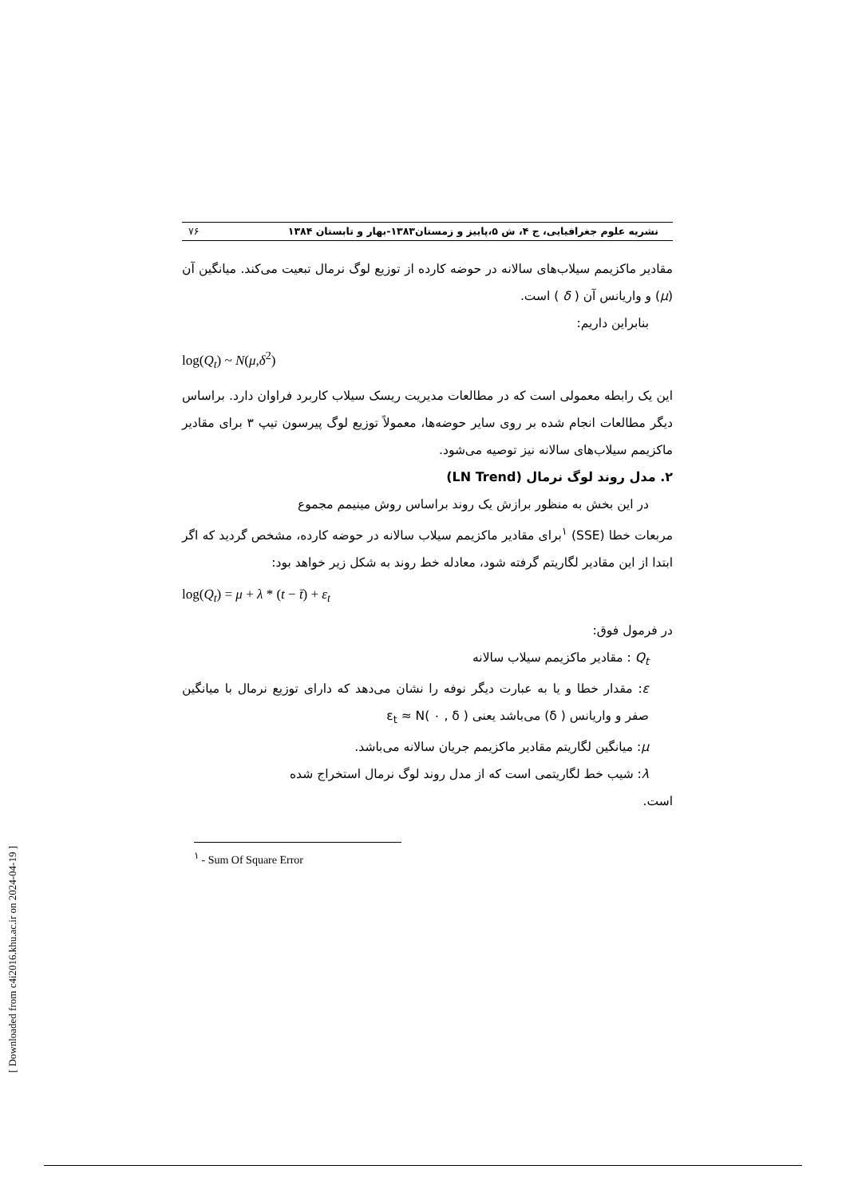نشریه علوم جغرافیایی، ج ۴، ش ۵،پاییز و زمستان۱۳۸۳-بهار و تابستان ۱۳۸۴ ۷۶
مقادیر ماکزیمم سیلاب‌های سالانه در حوضه کارده از توزیع لوگ نرمال تبعیت می‌کند. میانگین آن (μ) و واریانس آن ( δ ) است.
بنابراین داریم:
log(Q<sub>t</sub>) ~ N(μ,δ<sup>2</sup>)
این یک رابطه معمولی است که در مطالعات مدیریت ریسک سیلاب کاربرد فراوان دارد. براساس دیگر مطالعات انجام شده بر روی سایر حوضه‌ها، معمولاً توزیع لوگ پیرسون تیپ ۳ برای مقادیر ماکزیمم سیلاب‌های سالانه نیز توصیه می‌شود.
۲. مدل روند لوگ نرمال (LN Trend)
در این بخش به منظور برازش یک روند براساس روش مینیمم مجموع
مربعات خطا (SSE) <sup>۱</sup>برای مقادیر ماکزیمم سیلاب سالانه در حوضه کارده، مشخص گردید که اگر ابتدا از این مقادیر لگاریتم گرفته شود، معادله خط روند به شکل زیر خواهد بود:
log(Q<sub>t</sub>) = μ + λ * (t − t̄) + ε<sub>t</sub>
در فرمول فوق:
Q<sub>t</sub> : مقادیر ماکزیمم سیلاب سالانه
ε: مقدار خطا و یا به عبارت دیگر نوفه را نشان می‌دهد که دارای توزیع نرمال با میانگین صفر و واریانس ( δ) می‌باشد یعنی ( ε<sub>t</sub> ≈ N( ۰ , δ
μ: میانگین لگاریتم مقادیر ماکزیمم جریان سالانه می‌باشد.
λ: شیب خط لگاریتمی است که از مدل روند لوگ نرمال استخراج شده
است.
<sup>۱</sup> - Sum Of Square Error
[ Downloaded from c4i2016.khu.ac.ir on 2024-04-19 ]